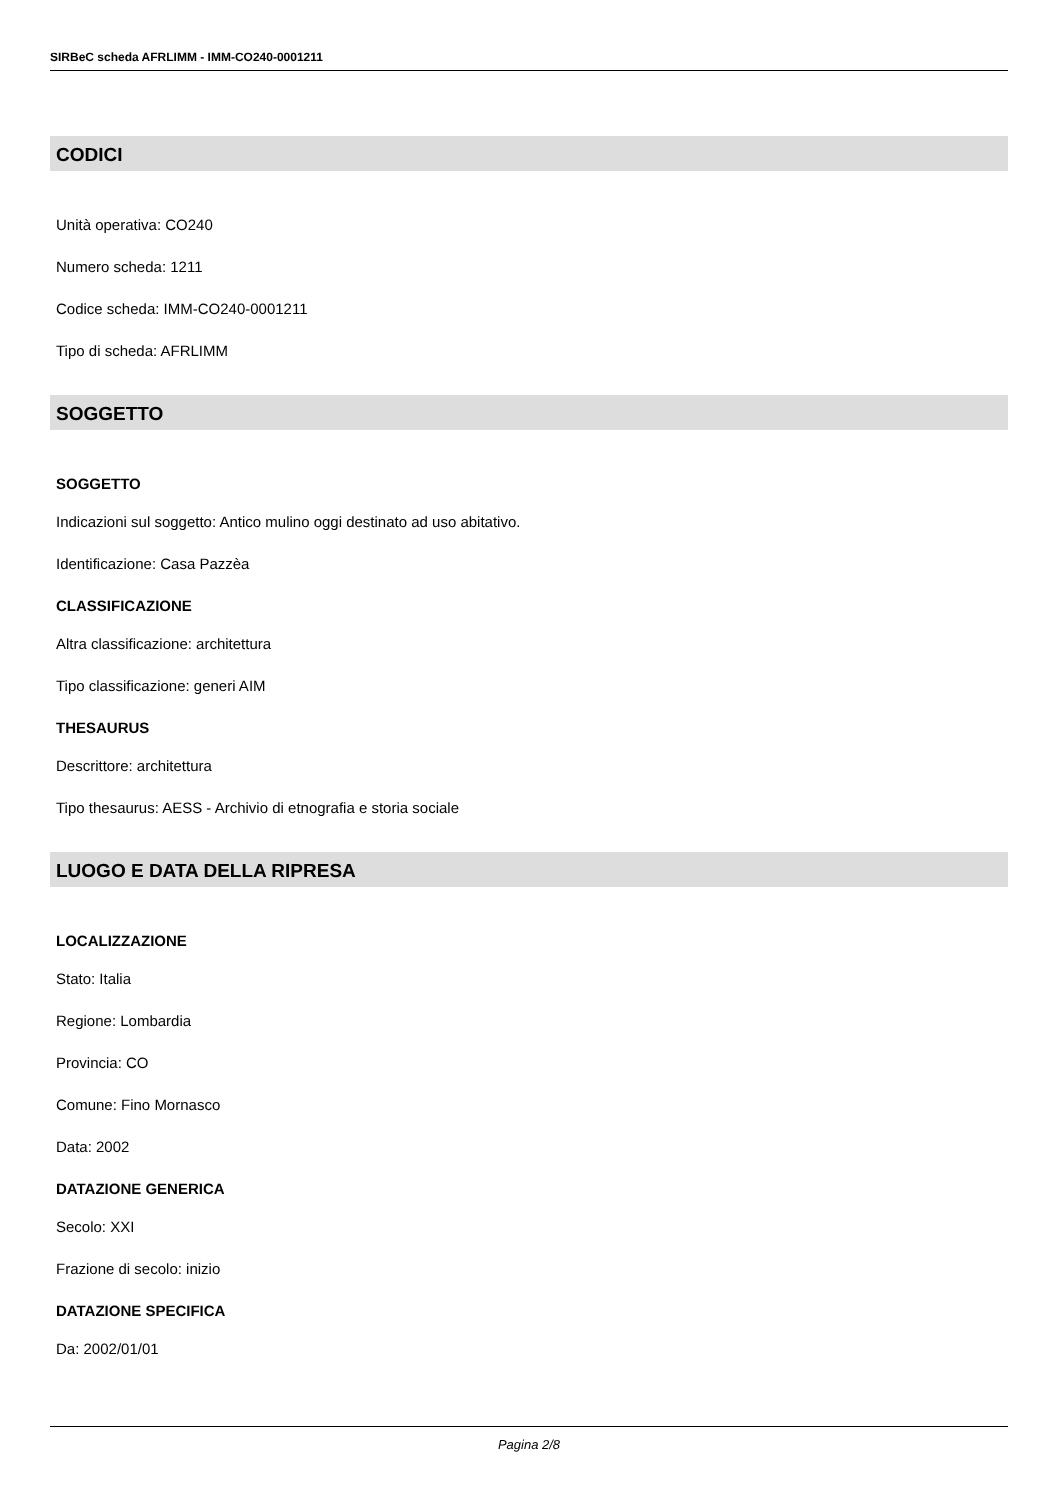SIRBeC scheda AFRLIMM - IMM-CO240-0001211
CODICI
Unità operativa: CO240
Numero scheda: 1211
Codice scheda: IMM-CO240-0001211
Tipo di scheda: AFRLIMM
SOGGETTO
SOGGETTO
Indicazioni sul soggetto: Antico mulino oggi destinato ad uso abitativo.
Identificazione: Casa Pazzèa
CLASSIFICAZIONE
Altra classificazione: architettura
Tipo classificazione: generi AIM
THESAURUS
Descrittore: architettura
Tipo thesaurus: AESS - Archivio di etnografia e storia sociale
LUOGO E DATA DELLA RIPRESA
LOCALIZZAZIONE
Stato: Italia
Regione: Lombardia
Provincia: CO
Comune: Fino Mornasco
Data: 2002
DATAZIONE GENERICA
Secolo: XXI
Frazione di secolo: inizio
DATAZIONE SPECIFICA
Da: 2002/01/01
Pagina 2/8